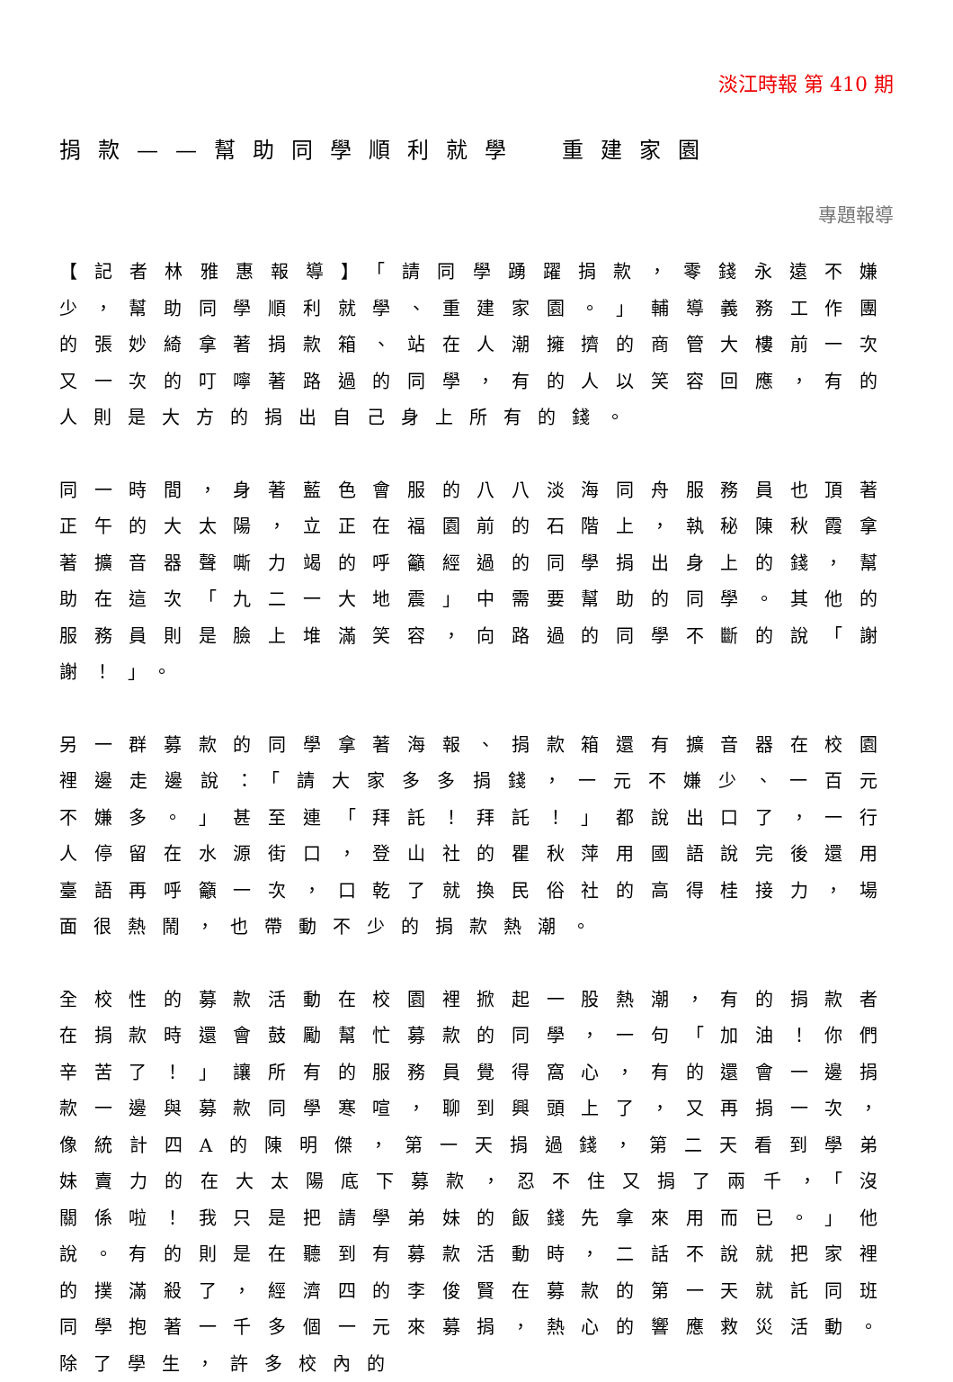淡江時報 第 410 期
捐款——幫助同學順利就學　重建家園
專題報導
【記者林雅惠報導】「請同學踴躍捐款，零錢永遠不嫌少，幫助同學順利就學、重建家園。」輔導義務工作團的張妙綺拿著捐款箱、站在人潮擁擠的商管大樓前一次又一次的叮嚀著路過的同學，有的人以笑容回應，有的人則是大方的捐出自己身上所有的錢。
同一時間，身著藍色會服的八八淡海同舟服務員也頂著正午的大太陽，立正在福園前的石階上，執秘陳秋霞拿著擴音器聲嘶力竭的呼籲經過的同學捐出身上的錢，幫助在這次「九二一大地震」中需要幫助的同學。其他的服務員則是臉上堆滿笑容，向路過的同學不斷的說「謝謝！」。
另一群募款的同學拿著海報、捐款箱還有擴音器在校園裡邊走邊說：「請大家多多捐錢，一元不嫌少、一百元不嫌多。」甚至連「拜託！拜託！」都說出口了，一行人停留在水源街口，登山社的瞿秋萍用國語說完後還用臺語再呼籲一次，口乾了就換民俗社的高得桂接力，場面很熱鬧，也帶動不少的捐款熱潮。
全校性的募款活動在校園裡掀起一股熱潮，有的捐款者在捐款時還會鼓勵幫忙募款的同學，一句「加油！你們辛苦了！」讓所有的服務員覺得窩心，有的還會一邊捐款一邊與募款同學寒喧，聊到興頭上了，又再捐一次，像統計四A的陳明傑，第一天捐過錢，第二天看到學弟妹賣力的在大太陽底下募款，忍不住又捐了兩千，「沒關係啦！我只是把請學弟妹的飯錢先拿來用而已。」他說。有的則是在聽到有募款活動時，二話不說就把家裡的撲滿殺了，經濟四的李俊賢在募款的第一天就託同班同學抱著一千多個一元來募捐，熱心的響應救災活動。除了學生，許多校內的